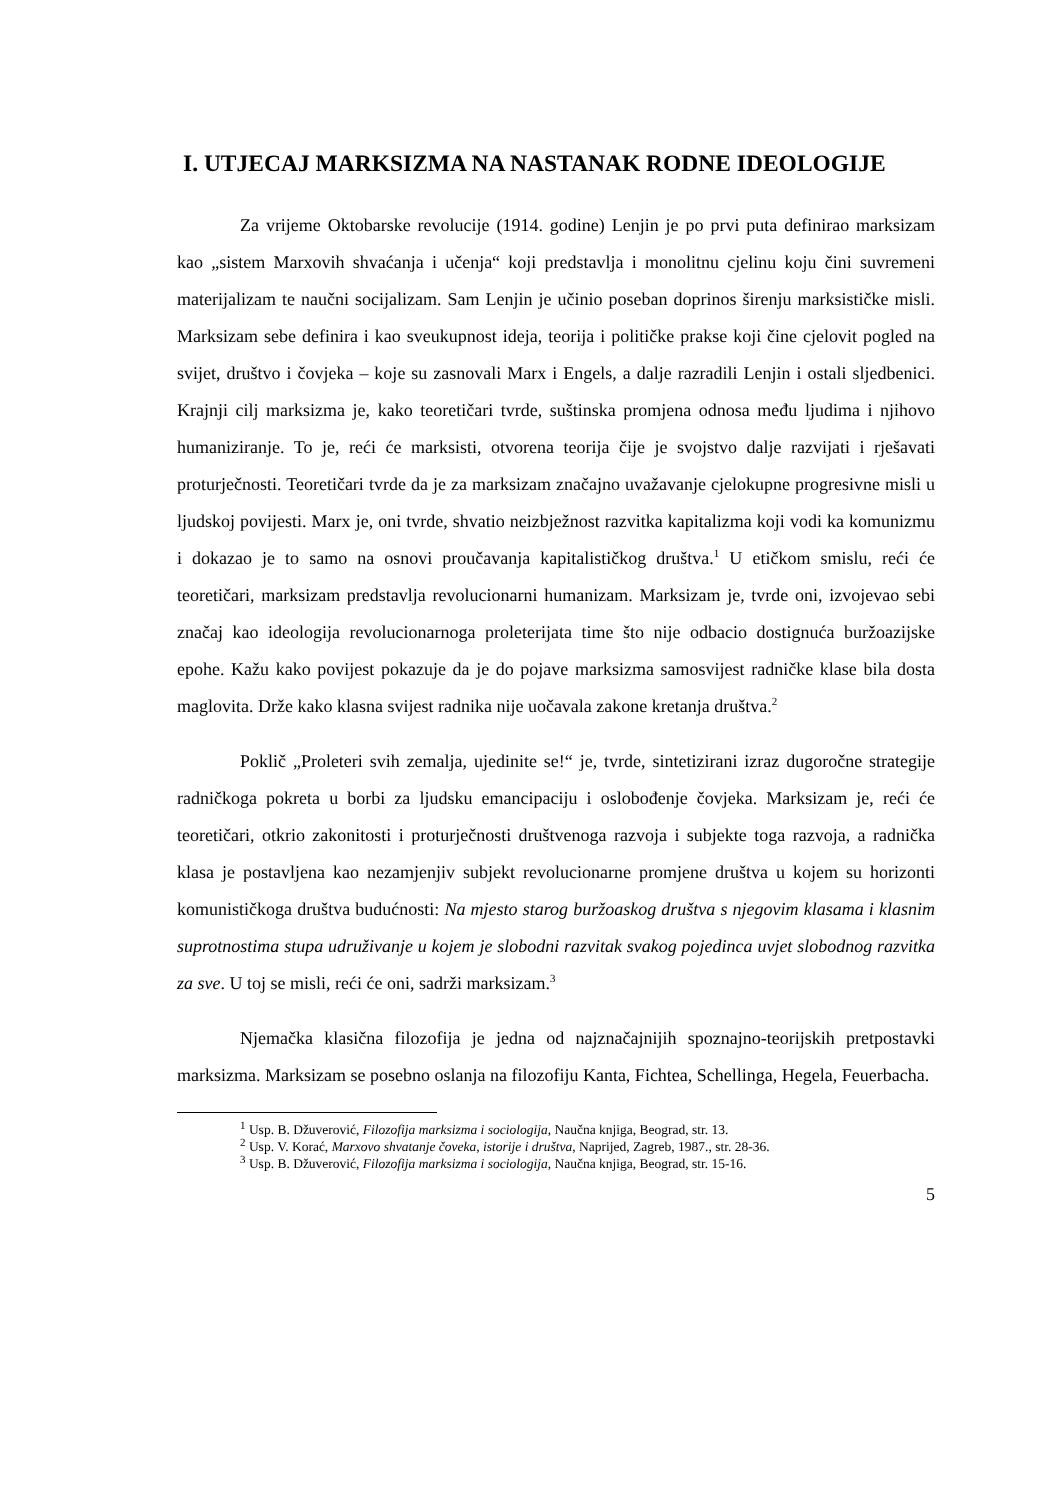I. UTJECAJ MARKSIZMA NA NASTANAK RODNE IDEOLOGIJE
Za vrijeme Oktobarske revolucije (1914. godine) Lenjin je po prvi puta definirao marksizam kao „sistem Marxovih shvaćanja i učenja“ koji predstavlja i monolitnu cjelinu koju čini suvremeni materijalizam te naučni socijalizam. Sam Lenjin je učinio poseban doprinos širenju marksističke misli. Marksizam sebe definira i kao sveukupnost ideja, teorija i političke prakse koji čine cjelovit pogled na svijet, društvo i čovjeka – koje su zasnovali Marx i Engels, a dalje razradili Lenjin i ostali sljedbenici. Krajnji cilj marksizma je, kako teoretičari tvrde, suštinska promjena odnosa među ljudima i njihovo humaniziranje. To je, reći će marksisti, otvorena teorija čije je svojstvo dalje razvijati i rješavati proturječnosti. Teoretičari tvrde da je za marksizam značajno uvažavanje cjelokupne progresivne misli u ljudskoj povijesti. Marx je, oni tvrde, shvatio neizbježnost razvitka kapitalizma koji vodi ka komunizmu i dokazao je to samo na osnovi proučavanja kapitalističkog društva.<sup>1</sup> U etičkom smislu, reći će teoretičari, marksizam predstavlja revolucionarni humanizam. Marksizam je, tvrde oni, izvojevao sebi značaj kao ideologija revolucionarnoga proleterijata time što nije odbacio dostignuća buržoazijske epohe. Kažu kako povijest pokazuje da je do pojave marksizma samosvijest radničke klase bila dosta maglovita. Drže kako klasna svijest radnika nije uočavala zakone kretanja društva.<sup>2</sup>
Poklič „Proleteri svih zemalja, ujedinite se!“ je, tvrde, sintetizirani izraz dugoročne strategije radničkoga pokreta u borbi za ljudsku emancipaciju i oslobođenje čovjeka. Marksizam je, reći će teoretičari, otkrio zakonitosti i proturječnosti društvenoga razvoja i subjekte toga razvoja, a radnička klasa je postavljena kao nezamjenjiv subjekt revolucionarne promjene društva u kojem su horizonti komunističkoga društva budućnosti: Na mjesto starog buržoaskog društva s njegovim klasama i klasnim suprotnostima stupa udruživanje u kojem je slobodni razvitak svakog pojedinca uvjet slobodnog razvitka za sve. U toj se misli, reći će oni, sadrži marksizam.<sup>3</sup>
Njemačka klasična filozofija je jedna od najznačajnijih spoznajno-teorijskih pretpostavki marksizma. Marksizam se posebno oslanja na filozofiju Kanta, Fichtea, Schellinga, Hegela, Feuerbacha.
<sup>1</sup> Usp. B. Džuverović, Filozofija marksizma i sociologija, Naučna knjiga, Beograd, str. 13.
<sup>2</sup> Usp. V. Korać, Marxovo shvatanje čoveka, istorije i društva, Naprijed, Zagreb, 1987., str. 28-36.
<sup>3</sup> Usp. B. Džuverović, Filozofija marksizma i sociologija, Naučna knjiga, Beograd, str. 15-16.
5